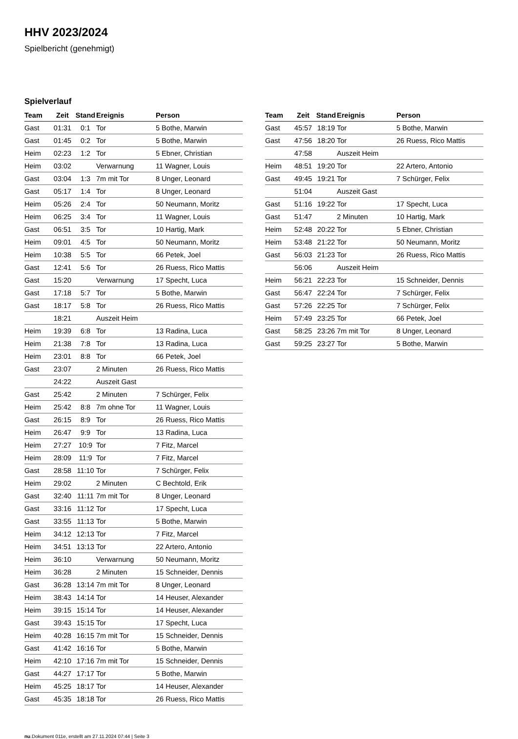HHV 2023/2024
Spielbericht (genehmigt)
Spielverlauf
| Team | Zeit | Stand | Ereignis | Person |
| --- | --- | --- | --- | --- |
| Gast | 01:31 | 0:1 | Tor | 5 Bothe, Marwin |
| Gast | 01:45 | 0:2 | Tor | 5 Bothe, Marwin |
| Heim | 02:23 | 1:2 | Tor | 5 Ebner, Christian |
| Heim | 03:02 | | Verwarnung | 11 Wagner, Louis |
| Gast | 03:04 | 1:3 | 7m mit Tor | 8 Unger, Leonard |
| Gast | 05:17 | 1:4 | Tor | 8 Unger, Leonard |
| Heim | 05:26 | 2:4 | Tor | 50 Neumann, Moritz |
| Heim | 06:25 | 3:4 | Tor | 11 Wagner, Louis |
| Gast | 06:51 | 3:5 | Tor | 10 Hartig, Mark |
| Heim | 09:01 | 4:5 | Tor | 50 Neumann, Moritz |
| Heim | 10:38 | 5:5 | Tor | 66 Petek, Joel |
| Gast | 12:41 | 5:6 | Tor | 26 Ruess, Rico Mattis |
| Gast | 15:20 | | Verwarnung | 17 Specht, Luca |
| Gast | 17:18 | 5:7 | Tor | 5 Bothe, Marwin |
| Gast | 18:17 | 5:8 | Tor | 26 Ruess, Rico Mattis |
| | 18:21 | | Auszeit Heim | |
| Heim | 19:39 | 6:8 | Tor | 13 Radina, Luca |
| Heim | 21:38 | 7:8 | Tor | 13 Radina, Luca |
| Heim | 23:01 | 8:8 | Tor | 66 Petek, Joel |
| Gast | 23:07 | | 2 Minuten | 26 Ruess, Rico Mattis |
| | 24:22 | | Auszeit Gast | |
| Gast | 25:42 | | 2 Minuten | 7 Schürger, Felix |
| Heim | 25:42 | 8:8 | 7m ohne Tor | 11 Wagner, Louis |
| Gast | 26:15 | 8:9 | Tor | 26 Ruess, Rico Mattis |
| Heim | 26:47 | 9:9 | Tor | 13 Radina, Luca |
| Heim | 27:27 | 10:9 | Tor | 7 Fitz, Marcel |
| Heim | 28:09 | 11:9 | Tor | 7 Fitz, Marcel |
| Gast | 28:58 | 11:10 | Tor | 7 Schürger, Felix |
| Heim | 29:02 | | 2 Minuten | C Bechtold, Erik |
| Gast | 32:40 | 11:11 | 7m mit Tor | 8 Unger, Leonard |
| Gast | 33:16 | 11:12 | Tor | 17 Specht, Luca |
| Gast | 33:55 | 11:13 | Tor | 5 Bothe, Marwin |
| Heim | 34:12 | 12:13 | Tor | 7 Fitz, Marcel |
| Heim | 34:51 | 13:13 | Tor | 22 Artero, Antonio |
| Heim | 36:10 | | Verwarnung | 50 Neumann, Moritz |
| Heim | 36:28 | | 2 Minuten | 15 Schneider, Dennis |
| Gast | 36:28 | 13:14 | 7m mit Tor | 8 Unger, Leonard |
| Heim | 38:43 | 14:14 | Tor | 14 Heuser, Alexander |
| Heim | 39:15 | 15:14 | Tor | 14 Heuser, Alexander |
| Gast | 39:43 | 15:15 | Tor | 17 Specht, Luca |
| Heim | 40:28 | 16:15 | 7m mit Tor | 15 Schneider, Dennis |
| Gast | 41:42 | 16:16 | Tor | 5 Bothe, Marwin |
| Heim | 42:10 | 17:16 | 7m mit Tor | 15 Schneider, Dennis |
| Gast | 44:27 | 17:17 | Tor | 5 Bothe, Marwin |
| Heim | 45:25 | 18:17 | Tor | 14 Heuser, Alexander |
| Gast | 45:35 | 18:18 | Tor | 26 Ruess, Rico Mattis |
| Team | Zeit | Stand | Ereignis | Person |
| --- | --- | --- | --- | --- |
| Gast | 45:57 | 18:19 | Tor | 5 Bothe, Marwin |
| Gast | 47:56 | 18:20 | Tor | 26 Ruess, Rico Mattis |
| | 47:58 | | Auszeit Heim | |
| Heim | 48:51 | 19:20 | Tor | 22 Artero, Antonio |
| Gast | 49:45 | 19:21 | Tor | 7 Schürger, Felix |
| | 51:04 | | Auszeit Gast | |
| Gast | 51:16 | 19:22 | Tor | 17 Specht, Luca |
| Gast | 51:47 | | 2 Minuten | 10 Hartig, Mark |
| Heim | 52:48 | 20:22 | Tor | 5 Ebner, Christian |
| Heim | 53:48 | 21:22 | Tor | 50 Neumann, Moritz |
| Gast | 56:03 | 21:23 | Tor | 26 Ruess, Rico Mattis |
| | 56:06 | | Auszeit Heim | |
| Heim | 56:21 | 22:23 | Tor | 15 Schneider, Dennis |
| Gast | 56:47 | 22:24 | Tor | 7 Schürger, Felix |
| Gast | 57:26 | 22:25 | Tor | 7 Schürger, Felix |
| Heim | 57:49 | 23:25 | Tor | 66 Petek, Joel |
| Gast | 58:25 | 23:26 | 7m mit Tor | 8 Unger, Leonard |
| Gast | 59:25 | 23:27 | Tor | 5 Bothe, Marwin |
nu.Dokument 011e, erstellt am 27.11.2024 07:44 | Seite 3